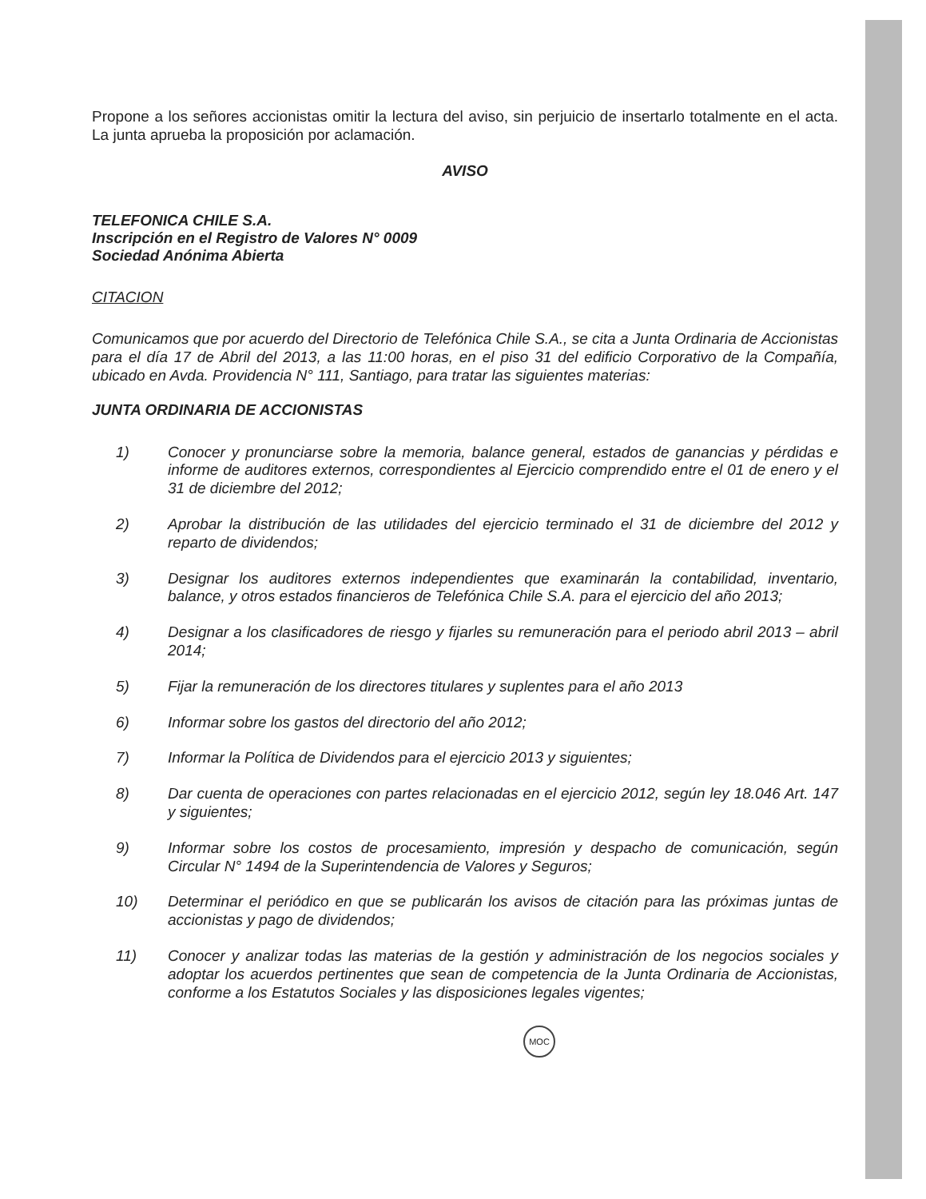Propone a los señores accionistas omitir la lectura del aviso, sin perjuicio de insertarlo totalmente en el acta. La junta aprueba la proposición por aclamación.
AVISO
TELEFONICA CHILE S.A.
Inscripción en el Registro de Valores N° 0009
Sociedad Anónima Abierta
CITACION
Comunicamos que por acuerdo del Directorio de Telefónica Chile S.A., se cita a Junta Ordinaria de Accionistas para el día 17 de Abril del 2013, a las 11:00 horas, en el piso 31 del edificio Corporativo de la Compañía, ubicado en Avda. Providencia N° 111, Santiago, para tratar las siguientes materias:
JUNTA ORDINARIA DE ACCIONISTAS
1) Conocer y pronunciarse sobre la memoria, balance general, estados de ganancias y pérdidas e informe de auditores externos, correspondientes al Ejercicio comprendido entre el 01 de enero y el 31 de diciembre del 2012;
2) Aprobar la distribución de las utilidades del ejercicio terminado el 31 de diciembre del 2012 y reparto de dividendos;
3) Designar los auditores externos independientes que examinarán la contabilidad, inventario, balance, y otros estados financieros de Telefónica Chile S.A. para el ejercicio del año 2013;
4) Designar a los clasificadores de riesgo y fijarles su remuneración para el periodo abril 2013 – abril 2014;
5) Fijar la remuneración de los directores titulares y suplentes para el año 2013
6) Informar sobre los gastos del directorio del año 2012;
7) Informar la Política de Dividendos para el ejercicio 2013 y siguientes;
8) Dar cuenta de operaciones con partes relacionadas en el ejercicio 2012, según ley 18.046 Art. 147 y siguientes;
9) Informar sobre los costos de procesamiento, impresión y despacho de comunicación, según Circular N° 1494 de la Superintendencia de Valores y Seguros;
10) Determinar el periódico en que se publicarán los avisos de citación para las próximas juntas de accionistas y pago de dividendos;
11) Conocer y analizar todas las materias de la gestión y administración de los negocios sociales y adoptar los acuerdos pertinentes que sean de competencia de la Junta Ordinaria de Accionistas, conforme a los Estatutos Sociales y las disposiciones legales vigentes;
MOC